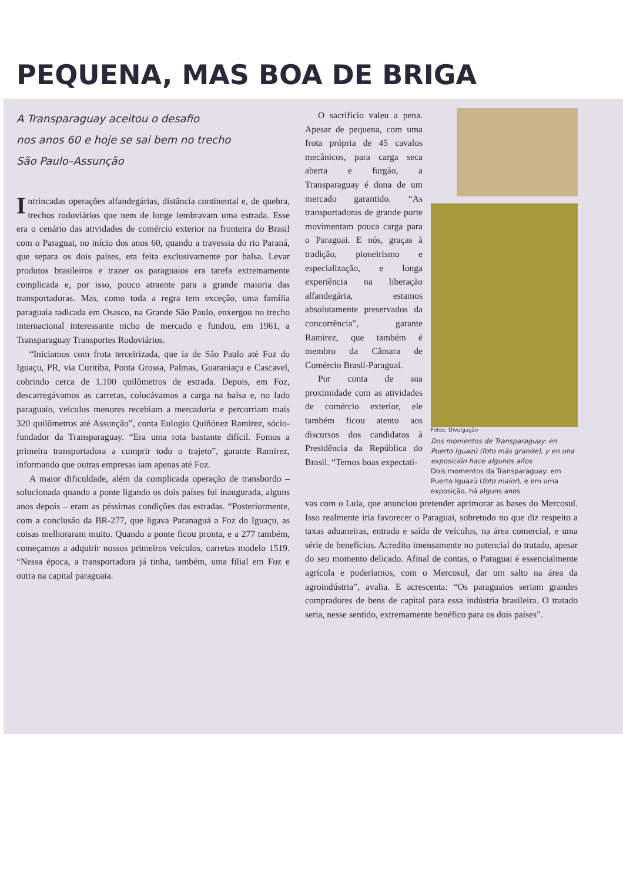PEQUENA, MAS BOA DE BRIGA
A Transparaguay aceitou o desafio
nos anos 60 e hoje se sai bem no trecho
São Paulo–Assunção
Intrincadas operações alfandegárias, distância continental e, de quebra, trechos rodoviários que nem de longe lembravam uma estrada. Esse era o cenário das atividades de comércio exterior na fronteira do Brasil com o Paraguai, no início dos anos 60, quando a travessia do rio Paraná, que separa os dois países, era feita exclusivamente por balsa. Levar produtos brasileiros e trazer os paraguaios era tarefa extremamente complicada e, por isso, pouco atraente para a grande maioria das transportadoras. Mas, como toda a regra tem exceção, uma família paraguaia radicada em Osasco, na Grande São Paulo, enxergou no trecho internacional interessante nicho de mercado e fundou, em 1961, a Transparaguay Transportes Rodoviários.
“Iniciamos com frota terceirizada, que ia de São Paulo até Foz do Iguaçu, PR, via Curitiba, Ponta Grossa, Palmas, Guaraniaçu e Cascavel, cobrindo cerca de 1.100 quilômetros de estrada. Depois, em Foz, descarregávamos as carretas, colocávamos a carga na balsa e, no lado paraguaio, veículos menores recebiam a mercadoria e percorriam mais 320 quilômetros até Assunção”, conta Eulogio Quiñónez Ramirez, sócio-fundador da Transparaguay. “Era uma rota bastante difícil. Fomos a primeira transportadora a cumprir todo o trajeto”, garante Ramirez, informando que outras empresas iam apenas até Foz.
A maior dificuldade, além da complicada operação de transbordo – solucionada quando a ponte ligando os dois países foi inaugurada, alguns anos depois – eram as péssimas condições das estradas. “Posteriormente, com a conclusão da BR-277, que ligava Paranaguá a Foz do Iguaçu, as coisas melhoraram muito. Quando a ponte ficou pronta, e a 277 também, começamos a adquirir nossos primeiros veículos, carretas modelo 1519. “Nessa época, a transportadora já tinha, também, uma filial em Foz e outra na capital paraguaia.
O sacrifício valeu a pena. Apesar de pequena, com uma frota própria de 45 cavalos mecânicos, para carga seca aberta e furgão, a Transparaguay é dona de um mercado garantido. “As transportadoras de grande porte movimentam pouca carga para o Paraguai. E nós, graças à tradição, pioneirismo e especialização, e longa experiência na liberação alfandegária, estamos absolutamente preservados da concorrência”, garante Ramirez, que também é membro da Câmara de Comércio Brasil-Paraguai.
Por conta de sua proximidade com as atividades de comércio exterior, ele também ficou atento aos discursos dos candidatos à Presidência da República do Brasil. “Temos boas expectati-
Fotos: Divulgação
Dos momentos de Transparaguay: en Puerto Iguazú (foto más grande), y en una exposición hace algunos años
Dois momentos da Transparaguay: em Puerto Iguazú (foto maior), e em uma exposição, há alguns anos
vas com o Lula, que anunciou pretender aprimorar as bases do Mercosul. Isso realmente iria favorecer o Paraguai, sobretudo no que diz respeito a taxas aduaneiras, entrada e saída de veículos, na área comercial, e uma série de benefícios. Acredito imensamente no potencial do tratado, apesar do seu momento delicado. Afinal de contas, o Paraguai é essencialmente agrícola e poderíamos, com o Mercosul, dar um salto na área da agroindústria”, avalia. E acrescenta: “Os paraguaios seriam grandes compradores de bens de capital para essa indústria brasileira. O tratado seria, nesse sentido, extremamente benéfico para os dois países”.